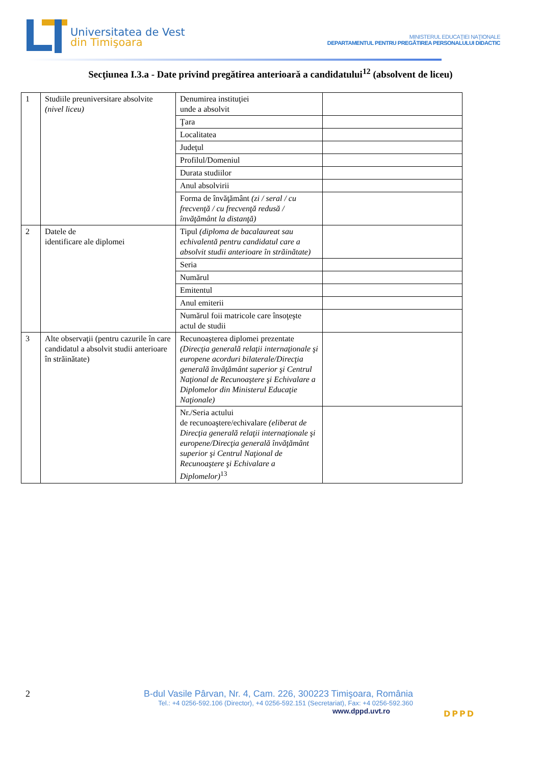Universitatea de Vest
din Timişoara
MINISTERUL EDUCAŢIEI NAŢIONALE
DEPARTAMENTUL PENTRU PREGĂTIREA PERSONALULUI DIDACTIC
Secţiunea I.3.a - Date privind pregătirea anterioară a candidatului<sup>12</sup> (absolvent de liceu)
| 1 | Studiile preuniversitare absolvite (nivel liceu) | Denumirea instituţiei unde a absolvit | |
| | | Ţara | |
| | | Localitatea | |
| | | Judeţul | |
| | | Profilul/Domeniul | |
| | | Durata studiilor | |
| | | Anul absolvirii | |
| | | Forma de învăţământ (zi / seral / cu frecvenţă / cu frecvenţă redusă / învăţământ la distanţă) | |
| 2 | Datele de identificare ale diplomei | Tipul (diploma de bacalaureat sau echivalentă pentru candidatul care a absolvit studii anterioare în străinătate) | |
| | | Seria | |
| | | Numărul | |
| | | Emitentul | |
| | | Anul emiterii | |
| | | Numărul foii matricole care însoţeşte actul de studii | |
| 3 | Alte observaţii (pentru cazurile în care candidatul a absolvit studii anterioare în străinătate) | Recunoaşterea diplomei prezentate (Direcţia generală relaţii internaţionale şi europene acorduri bilaterale/Direcţia generală învăţământ superior şi Centrul Naţional de Recunoaştere şi Echivalare a Diplomelor din Ministerul Educaţie Naţionale) | |
| | | Nr./Seria actului de recunoaştere/echivalare (eliberat de Direcţia generală relaţii internaţionale şi europene/Direcţia generală învăţământ superior şi Centrul Naţional de Recunoaştere şi Echivalare a Diplomelor)<sup>13</sup> | |
2 B-dul Vasile Pârvan, Nr. 4, Cam. 226, 300223 Timişoara, România
Tel.: +4 0256-592.106 (Director), +4 0256-592.151 (Secretariat), Fax: +4 0256-592.360
www.dppd.uvt.ro
DPPD